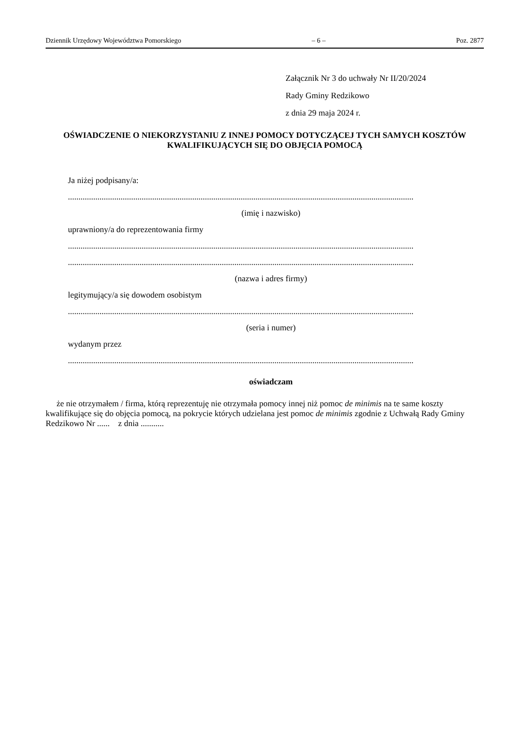Dziennik Urzędowy Województwa Pomorskiego – 6 – Poz. 2877
Załącznik Nr 3 do uchwały Nr II/20/2024
Rady Gminy Redzikowo
z dnia 29 maja 2024 r.
OŚWIADCZENIE O NIEKORZYSTANIU Z INNEJ POMOCY DOTYCZĄCEJ TYCH SAMYCH KOSZTÓW KWALIFIKUJĄCYCH SIĘ DO OBJĘCIA POMOCĄ
Ja niżej podpisany/a:
....................................................................................................................................................................
(imię i nazwisko)
uprawniony/a do reprezentowania firmy
....................................................................................................................................................................
....................................................................................................................................................................
(nazwa i adres firmy)
legitymujący/a się dowodem osobistym
....................................................................................................................................................................
(seria i numer)
wydanym przez
....................................................................................................................................................................
oświadczam
że nie otrzymałem / firma, którą reprezentuję nie otrzymała pomocy innej niż pomoc de minimis na te same koszty kwalifikujące się do objęcia pomocą, na pokrycie których udzielana jest pomoc de minimis zgodnie z Uchwałą Rady Gminy Redzikowo Nr ...... z dnia ...........